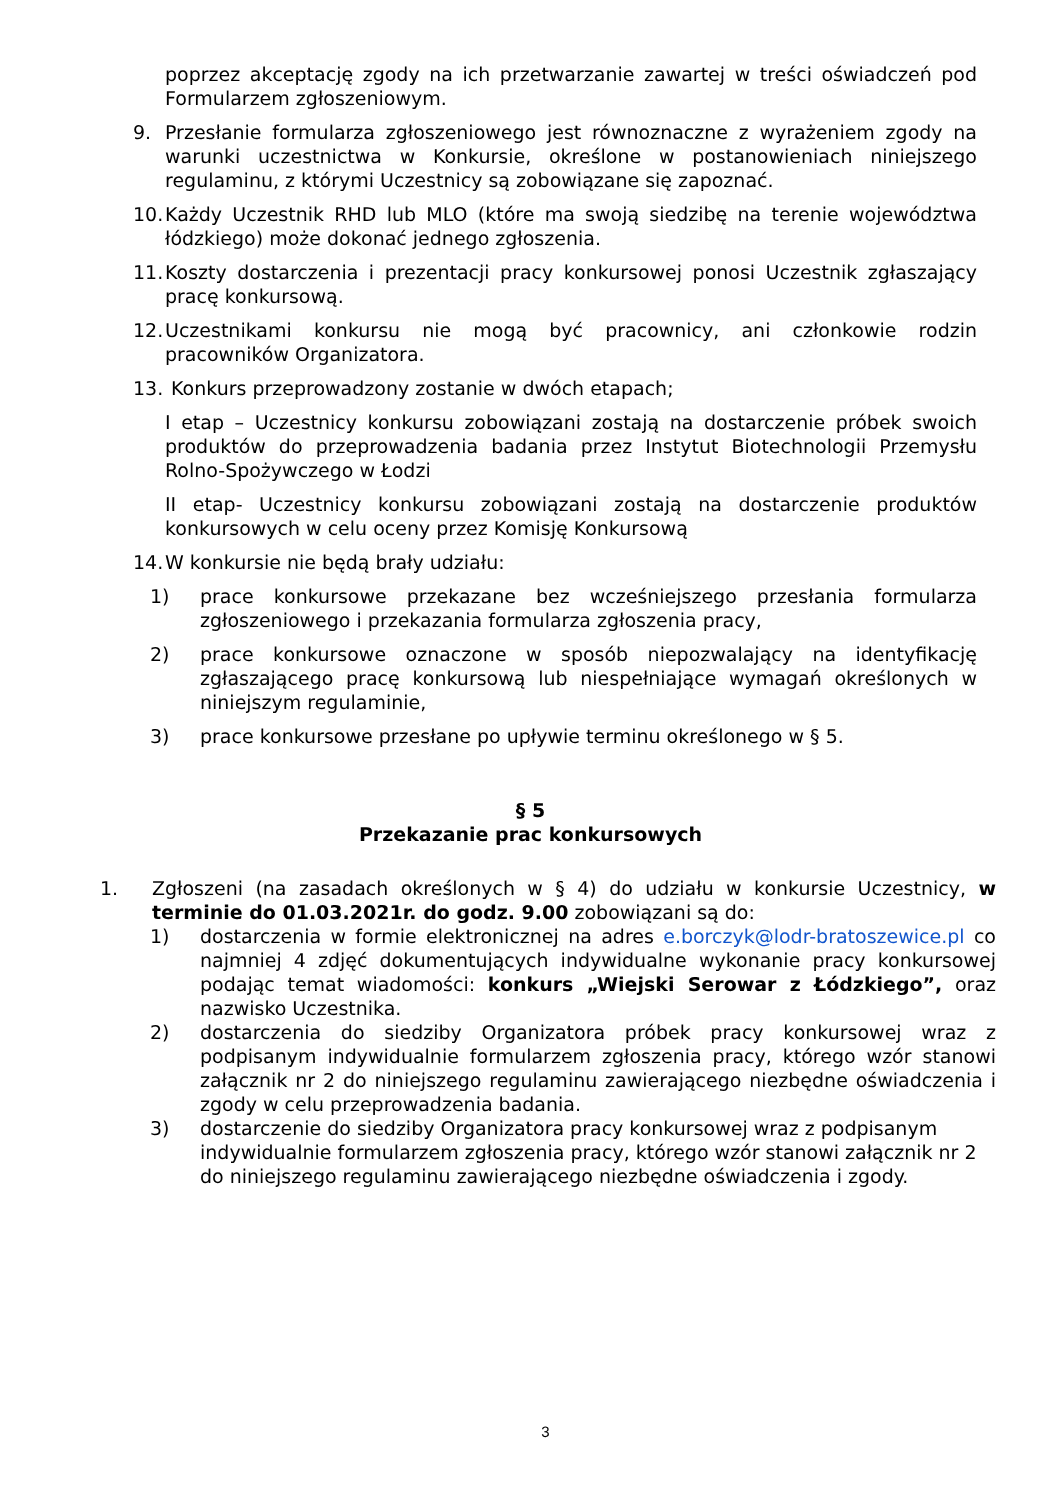poprzez akceptację zgody na ich przetwarzanie zawartej w treści oświadczeń pod Formularzem zgłoszeniowym.
9. Przesłanie formularza zgłoszeniowego jest równoznaczne z wyrażeniem zgody na warunki uczestnictwa w Konkursie, określone w postanowieniach niniejszego regulaminu, z którymi Uczestnicy są zobowiązane się zapoznać.
10. Każdy Uczestnik RHD lub MLO (które ma swoją siedzibę na terenie województwa łódzkiego) może dokonać jednego zgłoszenia.
11. Koszty dostarczenia i prezentacji pracy konkursowej ponosi Uczestnik zgłaszający pracę konkursową.
12. Uczestnikami konkursu nie mogą być pracownicy, ani członkowie rodzin pracowników Organizatora.
13. Konkurs przeprowadzony zostanie w dwóch etapach;
I etap – Uczestnicy konkursu zobowiązani zostają na dostarczenie próbek swoich produktów do przeprowadzenia badania przez Instytut Biotechnologii Przemysłu Rolno-Spożywczego w Łodzi
II etap- Uczestnicy konkursu zobowiązani zostają na dostarczenie produktów konkursowych w celu oceny przez Komisję Konkursową
14. W konkursie nie będą brały udziału:
1) prace konkursowe przekazane bez wcześniejszego przesłania formularza zgłoszeniowego i przekazania formularza zgłoszenia pracy,
2) prace konkursowe oznaczone w sposób niepozwalający na identyfikację zgłaszającego pracę konkursową lub niespełniające wymagań określonych w niniejszym regulaminie,
3) prace konkursowe przesłane po upływie terminu określonego w § 5.
§ 5
Przekazanie prac konkursowych
1. Zgłoszeni (na zasadach określonych w § 4) do udziału w konkursie Uczestnicy, w terminie do 01.03.2021r. do godz. 9.00 zobowiązani są do:
1) dostarczenia w formie elektronicznej na adres e.borczyk@lodr-bratoszewice.pl co najmniej 4 zdjęć dokumentujących indywidualne wykonanie pracy konkursowej podając temat wiadomości: konkurs „Wiejski Serowar z Łódzkiego”, oraz nazwisko Uczestnika.
2) dostarczenia do siedziby Organizatora próbek pracy konkursowej wraz z podpisanym indywidualnie formularzem zgłoszenia pracy, którego wzór stanowi załącznik nr 2 do niniejszego regulaminu zawierającego niezbędne oświadczenia i zgody w celu przeprowadzenia badania.
3) dostarczenie do siedziby Organizatora pracy konkursowej wraz z podpisanym indywidualnie formularzem zgłoszenia pracy, którego wzór stanowi załącznik nr 2 do niniejszego regulaminu zawierającego niezbędne oświadczenia i zgody.
3